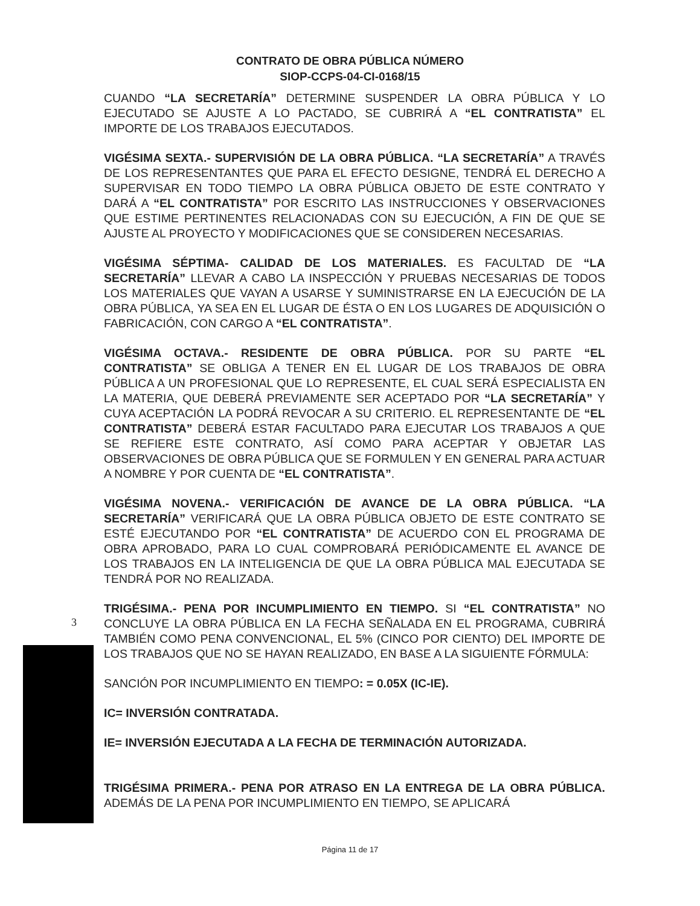CONTRATO DE OBRA PÚBLICA NÚMERO
SIOP-CCPS-04-CI-0168/15
CUANDO “LA SECRETARÍA” DETERMINE SUSPENDER LA OBRA PÚBLICA Y LO EJECUTADO SE AJUSTE A LO PACTADO, SE CUBRIRÁ A “EL CONTRATISTA” EL IMPORTE DE LOS TRABAJOS EJECUTADOS.
VIGÉSIMA SEXTA.- SUPERVISIÓN DE LA OBRA PÚBLICA. “LA SECRETARÍA” A TRAVÉS DE LOS REPRESENTANTES QUE PARA EL EFECTO DESIGNE, TENDRÁ EL DERECHO A SUPERVISAR EN TODO TIEMPO LA OBRA PÚBLICA OBJETO DE ESTE CONTRATO Y DARÁ A “EL CONTRATISTA” POR ESCRITO LAS INSTRUCCIONES Y OBSERVACIONES QUE ESTIME PERTINENTES RELACIONADAS CON SU EJECUCIÓN, A FIN DE QUE SE AJUSTE AL PROYECTO Y MODIFICACIONES QUE SE CONSIDEREN NECESARIAS.
VIGÉSIMA SÉPTIMA- CALIDAD DE LOS MATERIALES. ES FACULTAD DE “LA SECRETARÍA” LLEVAR A CABO LA INSPECCIÓN Y PRUEBAS NECESARIAS DE TODOS LOS MATERIALES QUE VAYAN A USARSE Y SUMINISTRARSE EN LA EJECUCIÓN DE LA OBRA PÚBLICA, YA SEA EN EL LUGAR DE ÉSTA O EN LOS LUGARES DE ADQUISICIÓN O FABRICACIÓN, CON CARGO A “EL CONTRATISTA”.
VIGÉSIMA OCTAVA.- RESIDENTE DE OBRA PÚBLICA. POR SU PARTE “EL CONTRATISTA” SE OBLIGA A TENER EN EL LUGAR DE LOS TRABAJOS DE OBRA PÚBLICA A UN PROFESIONAL QUE LO REPRESENTE, EL CUAL SERÁ ESPECIALISTA EN LA MATERIA, QUE DEBERÁ PREVIAMENTE SER ACEPTADO POR “LA SECRETARÍA” Y CUYA ACEPTACIÓN LA PODRÁ REVOCAR A SU CRITERIO. EL REPRESENTANTE DE “EL CONTRATISTA” DEBERÁ ESTAR FACULTADO PARA EJECUTAR LOS TRABAJOS A QUE SE REFIERE ESTE CONTRATO, ASÍ COMO PARA ACEPTAR Y OBJETAR LAS OBSERVACIONES DE OBRA PÚBLICA QUE SE FORMULEN Y EN GENERAL PARA ACTUAR A NOMBRE Y POR CUENTA DE “EL CONTRATISTA”.
VIGÉSIMA NOVENA.- VERIFICACIÓN DE AVANCE DE LA OBRA PÚBLICA. “LA SECRETARÍA” VERIFICARÁ QUE LA OBRA PÚBLICA OBJETO DE ESTE CONTRATO SE ESTÉ EJECUTANDO POR “EL CONTRATISTA” DE ACUERDO CON EL PROGRAMA DE OBRA APROBADO, PARA LO CUAL COMPROBARÁ PERIÓDICAMENTE EL AVANCE DE LOS TRABAJOS EN LA INTELIGENCIA DE QUE LA OBRA PÚBLICA MAL EJECUTADA SE TENDRÁ POR NO REALIZADA.
TRIGÉSIMA.- PENA POR INCUMPLIMIENTO EN TIEMPO. SI “EL CONTRATISTA” NO CONCLUYE LA OBRA PÚBLICA EN LA FECHA SEÑALADA EN EL PROGRAMA, CUBRIRÁ TAMBIÉN COMO PENA CONVENCIONAL, EL 5% (CINCO POR CIENTO) DEL IMPORTE DE LOS TRABAJOS QUE NO SE HAYAN REALIZADO, EN BASE A LA SIGUIENTE FÓRMULA:
SANCIÓN POR INCUMPLIMIENTO EN TIEMPO: = 0.05X (IC-IE).
IC= INVERSIÓN CONTRATADA.
IE= INVERSIÓN EJECUTADA A LA FECHA DE TERMINACIÓN AUTORIZADA.
TRIGÉSIMA PRIMERA.- PENA POR ATRASO EN LA ENTREGA DE LA OBRA PÚBLICA. ADEMÁS DE LA PENA POR INCUMPLIMIENTO EN TIEMPO, SE APLICARÁ
3
Página 11 de 17